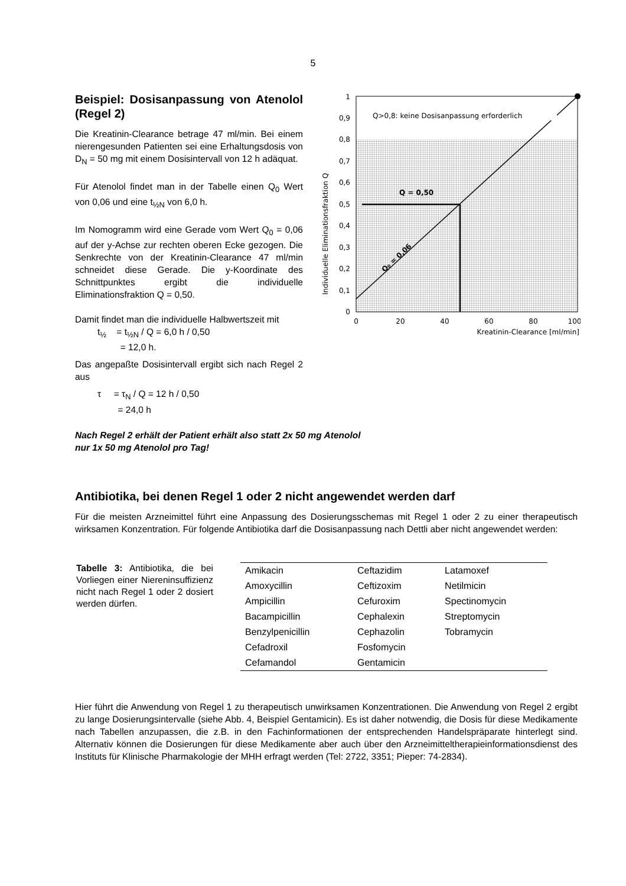5
Beispiel: Dosisanpassung von Atenolol (Regel 2)
Die Kreatinin-Clearance betrage 47 ml/min. Bei einem nierengesunden Patienten sei eine Erhaltungsdosis von D<sub>N</sub> = 50 mg mit einem Dosisintervall von 12 h adäquat.
Für Atenolol findet man in der Tabelle einen Q<sub>0</sub> Wert von 0,06 und eine t<sub>½N</sub> von 6,0 h.
Im Nomogramm wird eine Gerade vom Wert Q<sub>0</sub> = 0,06 auf der y-Achse zur rechten oberen Ecke gezogen. Die Senkrechte von der Kreatinin-Clearance 47 ml/min schneidet diese Gerade. Die y-Koordinate des Schnittpunktes ergibt die individuelle Eliminationsfraktion Q = 0,50.
Damit findet man die individuelle Halbwertszeit mit
t<sub>½</sub> = t<sub>½N</sub> / Q = 6,0 h / 0,50
= 12,0 h.
Das angepaßte Dosisintervall ergibt sich nach Regel 2 aus
τ = τ<sub>N</sub> / Q = 12 h / 0,50
= 24,0 h
Q>0,8: keine Dosisanpassung erforderlich
Q = 0,50
1
0,9
0,8
0,7
0,6
0,5
0,4
0,3
0,2
0,1
0
0
20
40
60
80
100
Kreatinin-Clearance [ml/min]
Individuelle Eliminationsfraktion Q
Q₀ = 0,06
Nach Regel 2 erhält der Patient erhält also statt 2x 50 mg Atenolol
nur 1x 50 mg Atenolol pro Tag!
Antibiotika, bei denen Regel 1 oder 2 nicht angewendet werden darf
Für die meisten Arzneimittel führt eine Anpassung des Dosierungsschemas mit Regel 1 oder 2 zu einer therapeutisch wirksamen Konzentration. Für folgende Antibiotika darf die Dosisanpassung nach Dettli aber nicht angewendet werden:
Tabelle 3: Antibiotika, die bei Vorliegen einer Niereninsuffizienz nicht nach Regel 1 oder 2 dosiert werden dürfen.
| Amikacin | Ceftazidim | Latamoxef |
| Amoxycillin | Ceftizoxim | Netilmicin |
| Ampicillin | Cefuroxim | Spectinomycin |
| Bacampicillin | Cephalexin | Streptomycin |
| Benzylpenicillin | Cephazolin | Tobramycin |
| Cefadroxil | Fosfomycin | |
| Cefamandol | Gentamicin | |
Hier führt die Anwendung von Regel 1 zu therapeutisch unwirksamen Konzentrationen. Die Anwendung von Regel 2 ergibt zu lange Dosierungsintervalle (siehe Abb. 4, Beispiel Gentamicin). Es ist daher notwendig, die Dosis für diese Medikamente nach Tabellen anzupassen, die z.B. in den Fachinformationen der entsprechenden Handelspräparate hinterlegt sind. Alternativ können die Dosierungen für diese Medikamente aber auch über den Arzneimitteltherapieinformationsdienst des Instituts für Klinische Pharmakologie der MHH erfragt werden (Tel: 2722, 3351; Pieper: 74-2834).